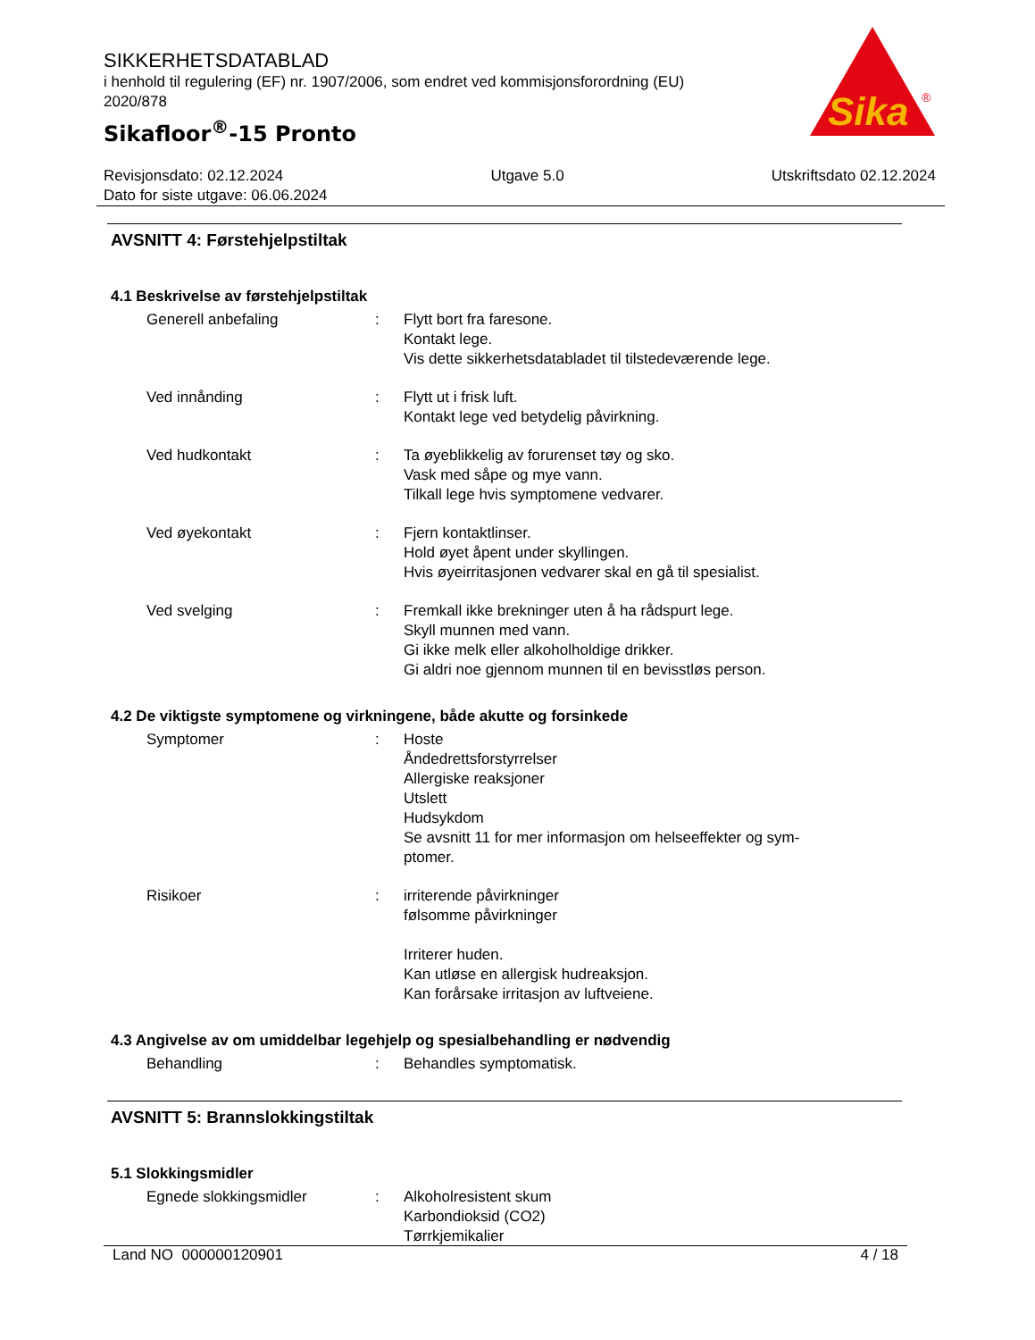SIKKERHETSDATABLAD
i henhold til regulering (EF) nr. 1907/2006, som endret ved kommisjonsforordning (EU) 2020/878
Sikafloor<sup>®</sup>-15 Pronto
Sika
®
Revisjonsdato: 02.12.2024 Utgave 5.0 Utskriftsdato 02.12.2024
Dato for siste utgave: 06.06.2024
AVSNITT 4: Førstehjelpstiltak
4.1 Beskrivelse av førstehjelpstiltak
Generell anbefaling : Flytt bort fra faresone.
Kontakt lege.
Vis dette sikkerhetsdatabladet til tilstedeværende lege.
Ved innånding : Flytt ut i frisk luft.
Kontakt lege ved betydelig påvirkning.
Ved hudkontakt : Ta øyeblikkelig av forurenset tøy og sko.
Vask med såpe og mye vann.
Tilkall lege hvis symptomene vedvarer.
Ved øyekontakt : Fjern kontaktlinser.
Hold øyet åpent under skyllingen.
Hvis øyeirritasjonen vedvarer skal en gå til spesialist.
Ved svelging : Fremkall ikke brekninger uten å ha rådspurt lege.
Skyll munnen med vann.
Gi ikke melk eller alkoholholdige drikker.
Gi aldri noe gjennom munnen til en bevisstløs person.
4.2 De viktigste symptomene og virkningene, både akutte og forsinkede
Symptomer : Hoste
Åndedrettsforstyrrelser
Allergiske reaksjoner
Utslett
Hudsykdom
Se avsnitt 11 for mer informasjon om helseeffekter og sym-
ptomer.
Risikoer : irriterende påvirkninger
følsomme påvirkninger
Irriterer huden.
Kan utløse en allergisk hudreaksjon.
Kan forårsake irritasjon av luftveiene.
4.3 Angivelse av om umiddelbar legehjelp og spesialbehandling er nødvendig
Behandling : Behandles symptomatisk.
AVSNITT 5: Brannslokkingstiltak
5.1 Slokkingsmidler
Egnede slokkingsmidler : Alkoholresistent skum
Karbondioksid (CO2)
Tørrkjemikalier
Land NO 000000120901 4 / 18